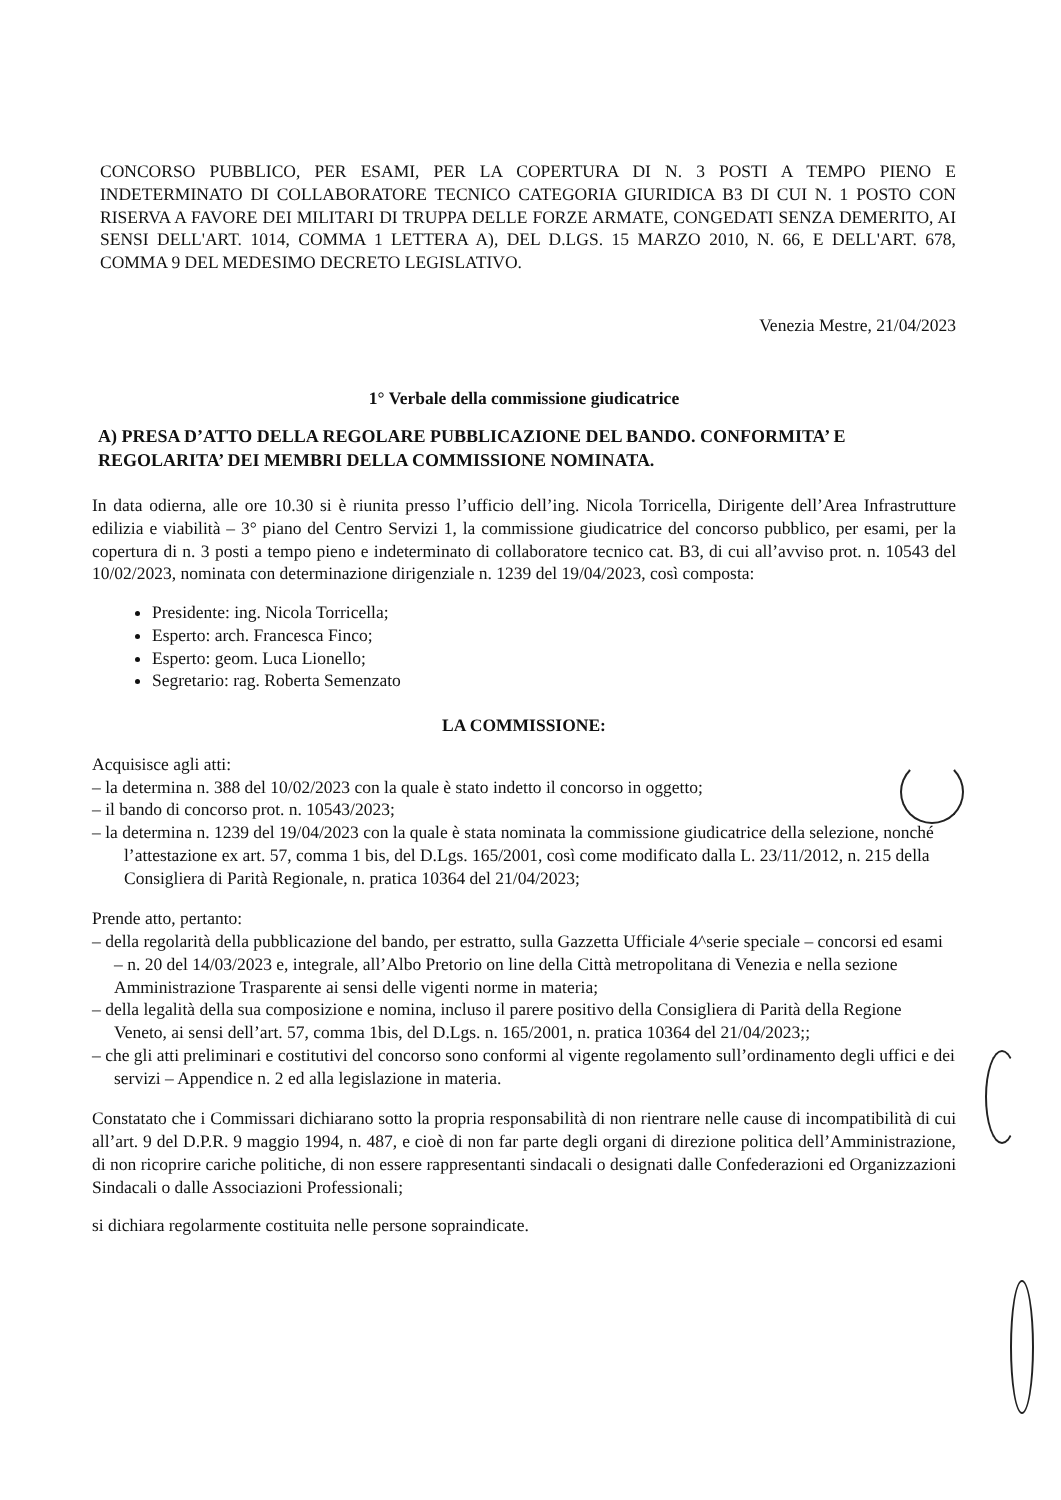CONCORSO PUBBLICO, PER ESAMI, PER LA COPERTURA DI N. 3 POSTI A TEMPO PIENO E INDETERMINATO DI COLLABORATORE TECNICO CATEGORIA GIURIDICA B3 DI CUI N. 1 POSTO CON RISERVA A FAVORE DEI MILITARI DI TRUPPA DELLE FORZE ARMATE, CONGEDATI SENZA DEMERITO, AI SENSI DELL'ART. 1014, COMMA 1 LETTERA A), DEL D.LGS. 15 MARZO 2010, N. 66, E DELL'ART. 678, COMMA 9 DEL MEDESIMO DECRETO LEGISLATIVO.
Venezia Mestre, 21/04/2023
1° Verbale della commissione giudicatrice
A) PRESA D’ATTO DELLA REGOLARE PUBBLICAZIONE DEL BANDO. CONFORMITA’ E REGOLARITA’ DEI MEMBRI DELLA COMMISSIONE NOMINATA.
In data odierna, alle ore 10.30 si è riunita presso l’ufficio dell’ing. Nicola Torricella, Dirigente dell’Area Infrastrutture edilizia e viabilità – 3° piano del Centro Servizi 1, la commissione giudicatrice del concorso pubblico, per esami, per la copertura di n. 3 posti a tempo pieno e indeterminato di collaboratore tecnico cat. B3, di cui all’avviso prot. n. 10543 del 10/02/2023, nominata con determinazione dirigenziale n. 1239 del 19/04/2023, così composta:
Presidente: ing. Nicola Torricella;
Esperto: arch. Francesca Finco;
Esperto: geom. Luca Lionello;
Segretario: rag. Roberta Semenzato
LA COMMISSIONE:
Acquisisce agli atti:
– la determina n. 388 del 10/02/2023 con la quale è stato indetto il concorso in oggetto;
– il bando di concorso prot. n. 10543/2023;
– la determina n. 1239 del 19/04/2023 con la quale è stata nominata la commissione giudicatrice della selezione, nonché l’attestazione ex art. 57, comma 1 bis, del D.Lgs. 165/2001, così come modificato dalla L. 23/11/2012, n. 215 della Consigliera di Parità Regionale, n. pratica 10364 del 21/04/2023;
Prende atto, pertanto:
– della regolarità della pubblicazione del bando, per estratto, sulla Gazzetta Ufficiale 4^serie speciale – concorsi ed esami – n. 20 del 14/03/2023 e, integrale, all’Albo Pretorio on line della Città metropolitana di Venezia e nella sezione Amministrazione Trasparente ai sensi delle vigenti norme in materia;
– della legalità della sua composizione e nomina, incluso il parere positivo della Consigliera di Parità della Regione Veneto, ai sensi dell’art. 57, comma 1bis, del D.Lgs. n. 165/2001, n. pratica 10364 del 21/04/2023;;
– che gli atti preliminari e costitutivi del concorso sono conformi al vigente regolamento sull’ordinamento degli uffici e dei servizi – Appendice n. 2 ed alla legislazione in materia.
Constatato che i Commissari dichiarano sotto la propria responsabilità di non rientrare nelle cause di incompatibilità di cui all’art. 9 del D.P.R. 9 maggio 1994, n. 487, e cioè di non far parte degli organi di direzione politica dell’Amministrazione, di non ricoprire cariche politiche, di non essere rappresentanti sindacali o designati dalle Confederazioni ed Organizzazioni Sindacali o dalle Associazioni Professionali;
si dichiara regolarmente costituita nelle persone sopraindicate.